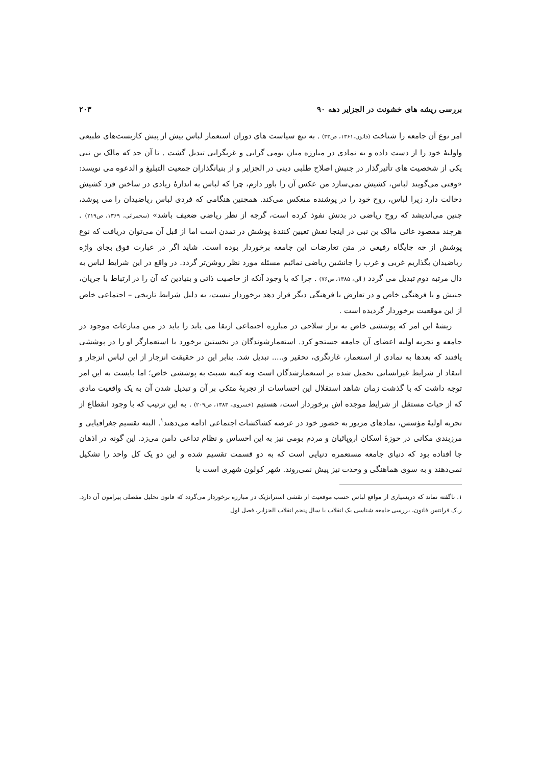بررسی ریشه های خشونت در الجزایر دهه ۹۰ ۲۰۳
امر نوع آن جامعه را شناخت (فانون،۱۳۶۱، ص۳۳) . به تبع سیاست های دوران استعمار لباس بیش از پیش کاربست‌های طبیعی واولیهٔ خود را از دست داده و به نمادی در مبارزه میان بومی گرایی و غربگرایی تبدیل گشت . تا آن حد که مالک بن نبی یکی از شخصیت های تأثیرگذار در جنبش اصلاح طلبی دینی در الجزایر و از بنیانگذاران جمعیت التبلیغ و الدعوه می نویسد: «وقتی می‌گویند لباس، کشیش نمی‌سازد من عکس آن را باور دارم، چرا که لباس به اندازهٔ زیادی در ساختن فرد کشیش دخالت دارد زیرا لباس، روح خود را در پوشنده منعکس می‌کند. همچنین هنگامی که فردی لباس ریاضیدان را می پوشد، چنین می‌اندیشد که روح ریاضی در بدنش نفوذ کرده است، گرچه از نظر ریاضی ضعیف باشد» (سحمرانی، ۱۳۶۹، ص۲۱۹) . هرچند مقصود غائی مالک بن نبی در اینجا نقش تعیین کنندهٔ پوشش در تمدن است اما از قبل آن می‌توان دریافت که نوع پوشش از چه جایگاه رفیعی در متن تعارضات این جامعه برخوردار بوده است. شاید اگر در عبارت فوق بجای واژه ریاضیدان بگذاریم غربی و غرب را جانشین ریاضی نمائیم مسئله مورد نظر روشن‌تر گردد. در واقع در این شرایط لباس به دال مرتبه دوم تبدیل می گردد ( آلن، ۱۳۸۵، ص۷۶) . چرا که با وجود آنکه از خاصیت ذاتی و بنیادین که آن را در ارتباط با جریان، جنبش و یا فرهنگی خاص و در تعارض با فرهنگی دیگر قرار دهد برخوردار نیست، به دلیل شرایط تاریخی – اجتماعی خاص از این موقعیت برخوردار گردیده است .
ریشهٔ این امر که پوششی خاص به تراز سلاحی در مبارزه اجتماعی ارتقا می یابد را باید در متن منازعات موجود در جامعه و تجربه اولیه اعضای آن جامعه جستجو کرد. استعمارشوندگان در نخستین برخورد با استعمارگر او را در پوششی یافتند که بعدها به نمادی از استعمار، غارتگری، تحقیر و..... تبدیل شد. بنابر این در حقیقت انزجار از این لباس انزجار و انتقاد از شرایط غیرانسانی تحمیل شده بر استعمارشدگان است ونه کینه نسبت به پوششی خاص؛ اما بایست به این امر توجه داشت که با گذشت زمان شاهد استقلال این احساسات از تجربهٔ متکی بر آن و تبدیل شدن آن به یک واقعیت مادی که از حیات مستقل از شرایط موجده اش برخوردار است، هستیم (خسروی، ۱۳۸۳، ص۲۰۹) . به این ترتیب که با وجود انقطاع از تجربه اولیهٔ مؤسس، نمادهای مزبور به حضور خود در عرصه کشاکشات اجتماعی ادامه می‌دهند<sup>۱</sup>. البته تقسیم جغرافیایی و مرزبندی مکانی در حوزهٔ اسکان اروپائیان و مردم بومی نیز به این احساس و نظام تداعی دامن می‌زد. این گونه در اذهان جا افتاده بود که دنیای جامعه مستعمره دنیایی است که به دو قسمت تقسیم شده و این دو یک کل واحد را تشکیل نمی‌دهند و به سوی هماهنگی و وحدت نیز پیش نمی‌روند. شهر کولون شهری است با
۱. ناگفته نماند که دربسیاری از مواقع لباس حسب موقعیت از نقشی استراتژیک در مبارزه برخوردار می‌گردد که فانون تحلیل مفصلی پیرامون آن دارد. ر.ک فرانتس فانون، بررسی جامعه شناسی یک انقلاب یا سال پنجم انقلاب الجزایر، فصل اول